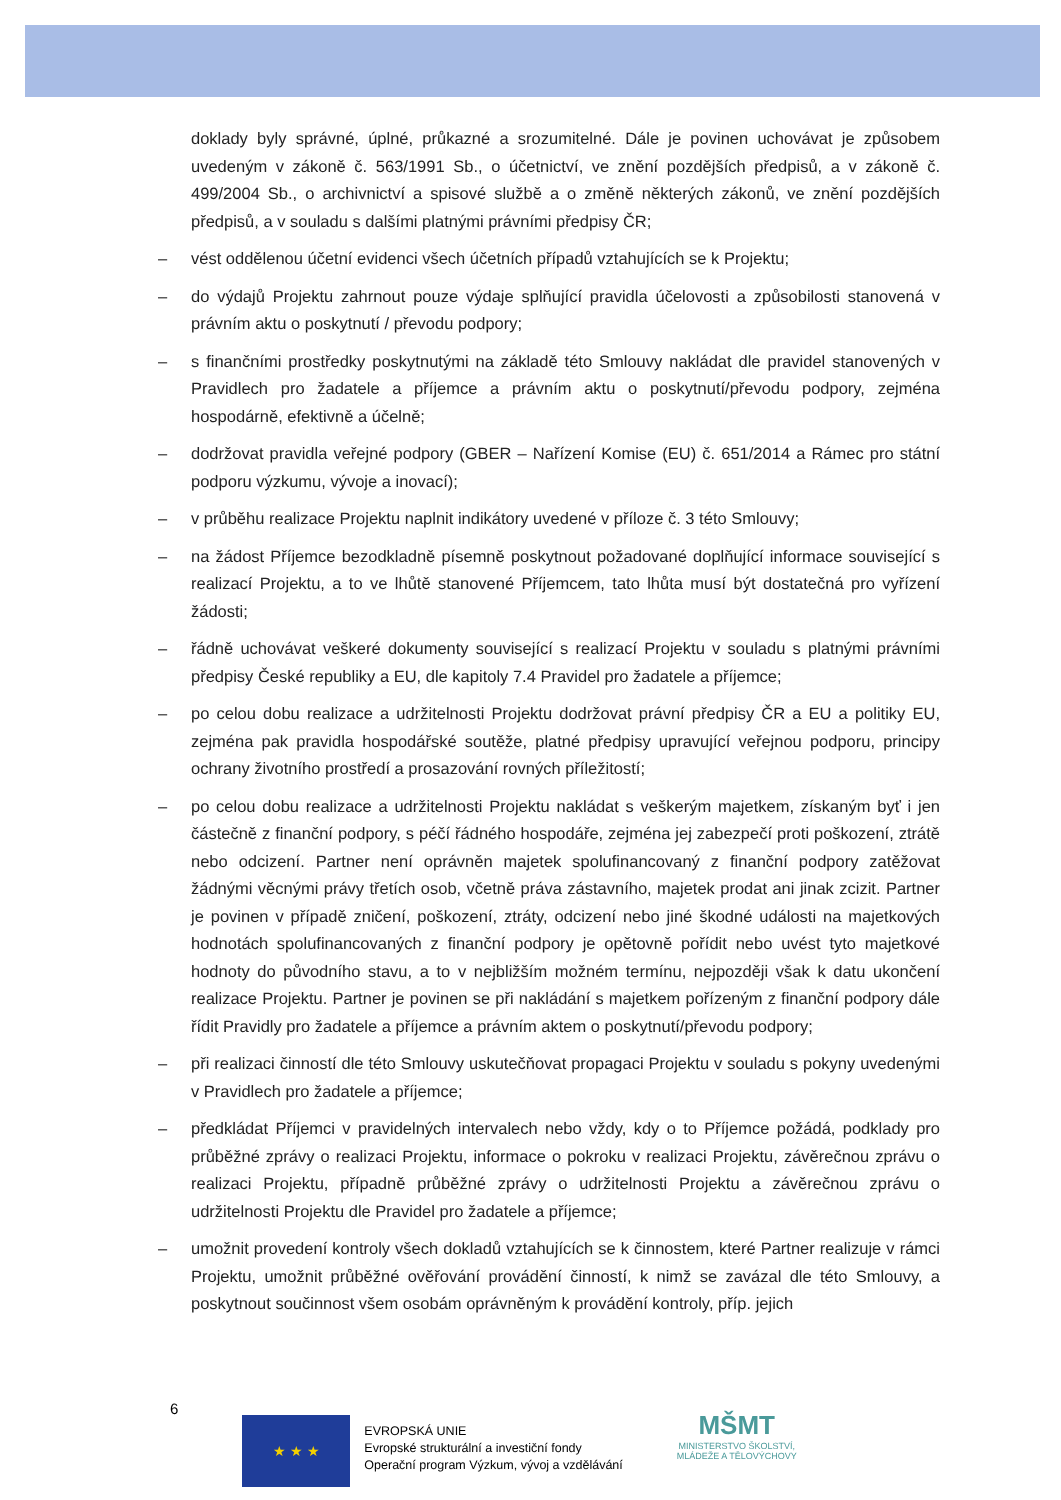doklady byly správné, úplné, průkazné a srozumitelné. Dále je povinen uchovávat je způsobem uvedeným v zákoně č. 563/1991 Sb., o účetnictví, ve znění pozdějších předpisů, a v zákoně č. 499/2004 Sb., o archivnictví a spisové službě a o změně některých zákonů, ve znění pozdějších předpisů, a v souladu s dalšími platnými právními předpisy ČR;
– vést oddělenou účetní evidenci všech účetních případů vztahujících se k Projektu;
– do výdajů Projektu zahrnout pouze výdaje splňující pravidla účelovosti a způsobilosti stanovená v právním aktu o poskytnutí / převodu podpory;
– s finančními prostředky poskytnutými na základě této Smlouvy nakládat dle pravidel stanovených v Pravidlech pro žadatele a příjemce a právním aktu o poskytnutí/převodu podpory, zejména hospodárně, efektivně a účelně;
– dodržovat pravidla veřejné podpory (GBER – Nařízení Komise (EU) č. 651/2014 a Rámec pro státní podporu výzkumu, vývoje a inovací);
– v průběhu realizace Projektu naplnit indikátory uvedené v příloze č. 3 této Smlouvy;
– na žádost Příjemce bezodkladně písemně poskytnout požadované doplňující informace související s realizací Projektu, a to ve lhůtě stanovené Příjemcem, tato lhůta musí být dostatečná pro vyřízení žádosti;
– řádně uchovávat veškeré dokumenty související s realizací Projektu v souladu s platnými právními předpisy České republiky a EU, dle kapitoly 7.4 Pravidel pro žadatele a příjemce;
– po celou dobu realizace a udržitelnosti Projektu dodržovat právní předpisy ČR a EU a politiky EU, zejména pak pravidla hospodářské soutěže, platné předpisy upravující veřejnou podporu, principy ochrany životního prostředí a prosazování rovných příležitostí;
– po celou dobu realizace a udržitelnosti Projektu nakládat s veškerým majetkem, získaným byť i jen částečně z finanční podpory, s péčí řádného hospodáře, zejména jej zabezpečí proti poškození, ztrátě nebo odcizení. Partner není oprávněn majetek spolufinancovaný z finanční podpory zatěžovat žádnými věcnými právy třetích osob, včetně práva zástavního, majetek prodat ani jinak zcizit. Partner je povinen v případě zničení, poškození, ztráty, odcizení nebo jiné škodné události na majetkových hodnotách spolufinancovaných z finanční podpory je opětovně pořídit nebo uvést tyto majetkové hodnoty do původního stavu, a to v nejbližším možném termínu, nejpozději však k datu ukončení realizace Projektu. Partner je povinen se při nakládání s majetkem pořízeným z finanční podpory dále řídit Pravidly pro žadatele a příjemce a právním aktem o poskytnutí/převodu podpory;
– při realizaci činností dle této Smlouvy uskutečňovat propagaci Projektu v souladu s pokyny uvedenými v Pravidlech pro žadatele a příjemce;
– předkládat Příjemci v pravidelných intervalech nebo vždy, kdy o to Příjemce požádá, podklady pro průběžné zprávy o realizaci Projektu, informace o pokroku v realizaci Projektu, závěrečnou zprávu o realizaci Projektu, případně průběžné zprávy o udržitelnosti Projektu a závěrečnou zprávu o udržitelnosti Projektu dle Pravidel pro žadatele a příjemce;
– umožnit provedení kontroly všech dokladů vztahujících se k činnostem, které Partner realizuje v rámci Projektu, umožnit průběžné ověřování provádění činností, k nimž se zavázal dle této Smlouvy, a poskytnout součinnost všem osobám oprávněným k provádění kontroly, příp. jejich
6
★ ★ ★
EVROPSKÁ UNIE
Evropské strukturální a investiční fondy
Operační program Výzkum, vývoj a vzdělávání
MŠMT
MINISTERSTVO ŠKOLSTVÍ,
MLÁDEŽE A TĚLOVÝCHOVY